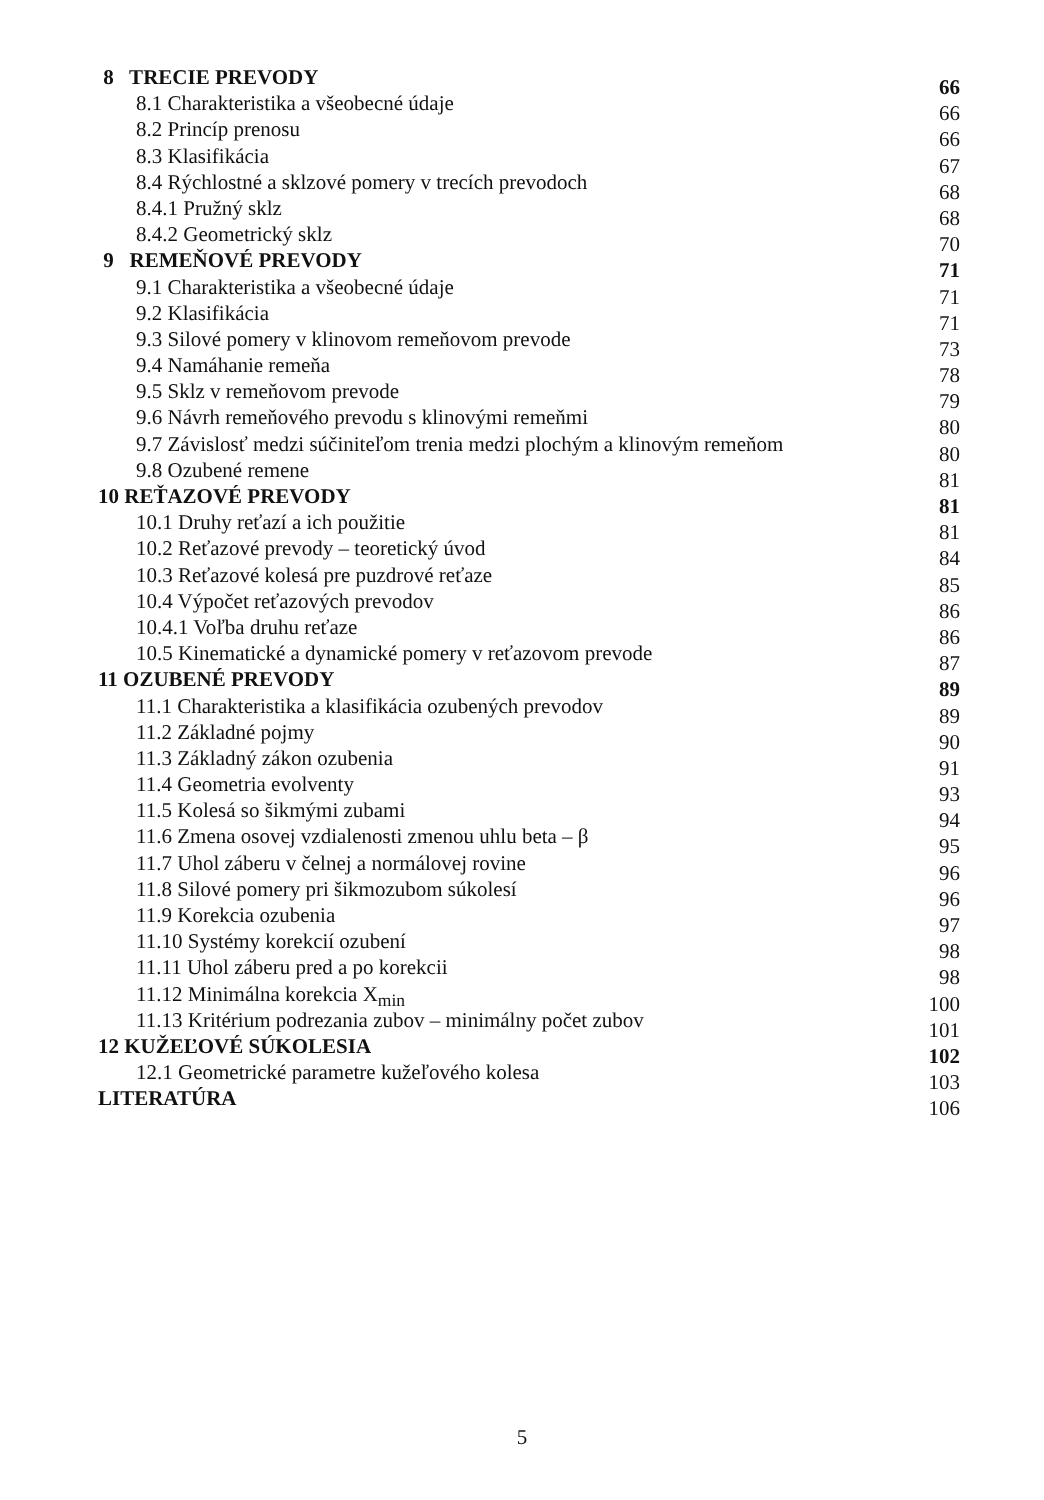8 TRECIE PREVODY 66
8.1 Charakteristika a všeobecné údaje 66
8.2 Princíp prenosu 66
8.3 Klasifikácia 67
8.4 Rýchlostné a sklzové pomery v trecích prevodoch 68
8.4.1 Pružný sklz 68
8.4.2 Geometrický sklz 70
9 REMEŇOVÉ PREVODY 71
9.1 Charakteristika a všeobecné údaje 71
9.2 Klasifikácia 71
9.3 Silové pomery v klinovom remeňovom prevode 73
9.4 Namáhanie remeňa 78
9.5 Sklz v remeňovom prevode 79
9.6 Návrh remeňového prevodu s klinovými remeňmi 80
9.7 Závislosť medzi súčiniteľom trenia medzi plochým a klinovým remeňom 80
9.8 Ozubené remene 81
10 REŤAZOVÉ PREVODY 81
10.1 Druhy reťazí a ich použitie 81
10.2 Reťazové prevody – teoretický úvod 84
10.3 Reťazové kolesá pre puzdrové reťaze 85
10.4 Výpočet reťazových prevodov 86
10.4.1 Voľba druhu reťaze 86
10.5 Kinematické a dynamické pomery v reťazovom prevode 87
11 OZUBENÉ PREVODY 89
11.1 Charakteristika a klasifikácia ozubených prevodov 89
11.2 Základné pojmy 90
11.3 Základný zákon ozubenia 91
11.4 Geometria evolventy 93
11.5 Kolesá so šikmými zubami 94
11.6 Zmena osovej vzdialenosti zmenou uhlu beta – β 95
11.7 Uhol záberu v čelnej a normálovej rovine 96
11.8 Silové pomery pri šikmozubom súkolesí 96
11.9 Korekcia ozubenia 97
11.10 Systémy korekcií ozubení 98
11.11 Uhol záberu pred a po korekcii 98
11.12 Minimálna korekcia X<sub>min</sub> 100
11.13 Kritérium podrezania zubov – minimálny počet zubov 101
12 KUŽEĽOVÉ SÚKOLESIA 102
12.1 Geometrické parametre kužeľového kolesa 103
LITERATÚRA 106
5